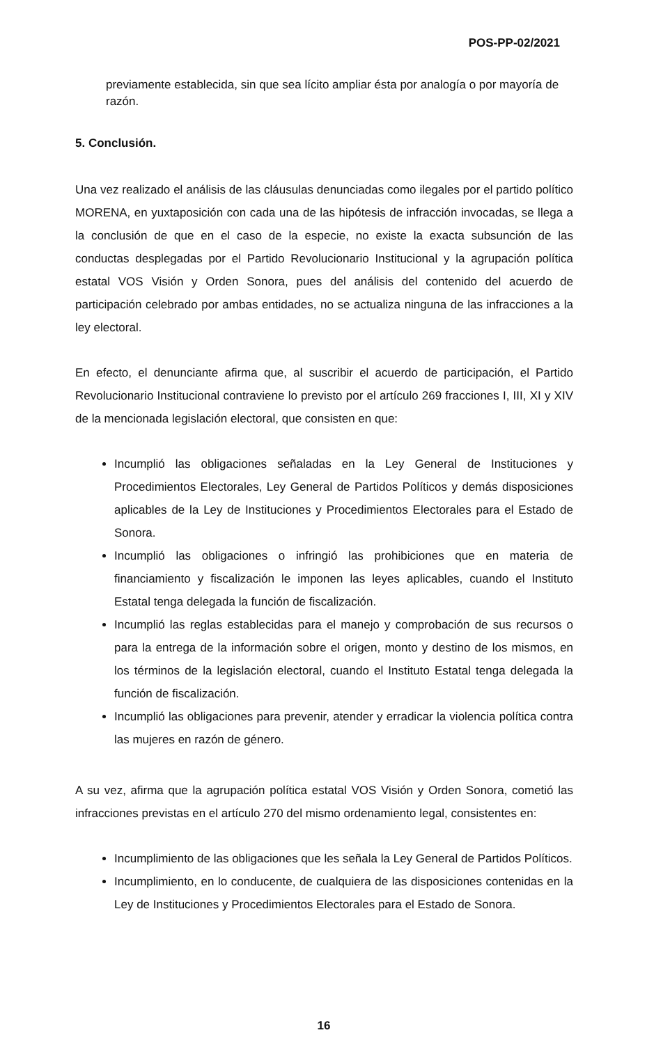POS-PP-02/2021
previamente establecida, sin que sea lícito ampliar ésta por analogía o por mayoría de razón.
5. Conclusión.
Una vez realizado el análisis de las cláusulas denunciadas como ilegales por el partido político MORENA, en yuxtaposición con cada una de las hipótesis de infracción invocadas, se llega a la conclusión de que en el caso de la especie, no existe la exacta subsunción de las conductas desplegadas por el Partido Revolucionario Institucional y la agrupación política estatal VOS Visión y Orden Sonora, pues del análisis del contenido del acuerdo de participación celebrado por ambas entidades, no se actualiza ninguna de las infracciones a la ley electoral.
En efecto, el denunciante afirma que, al suscribir el acuerdo de participación, el Partido Revolucionario Institucional contraviene lo previsto por el artículo 269 fracciones I, III, XI y XIV de la mencionada legislación electoral, que consisten en que:
Incumplió las obligaciones señaladas en la Ley General de Instituciones y Procedimientos Electorales, Ley General de Partidos Políticos y demás disposiciones aplicables de la Ley de Instituciones y Procedimientos Electorales para el Estado de Sonora.
Incumplió las obligaciones o infringió las prohibiciones que en materia de financiamiento y fiscalización le imponen las leyes aplicables, cuando el Instituto Estatal tenga delegada la función de fiscalización.
Incumplió las reglas establecidas para el manejo y comprobación de sus recursos o para la entrega de la información sobre el origen, monto y destino de los mismos, en los términos de la legislación electoral, cuando el Instituto Estatal tenga delegada la función de fiscalización.
Incumplió las obligaciones para prevenir, atender y erradicar la violencia política contra las mujeres en razón de género.
A su vez, afirma que la agrupación política estatal VOS Visión y Orden Sonora, cometió las infracciones previstas en el artículo 270 del mismo ordenamiento legal, consistentes en:
Incumplimiento de las obligaciones que les señala la Ley General de Partidos Políticos.
Incumplimiento, en lo conducente, de cualquiera de las disposiciones contenidas en la Ley de Instituciones y Procedimientos Electorales para el Estado de Sonora.
16